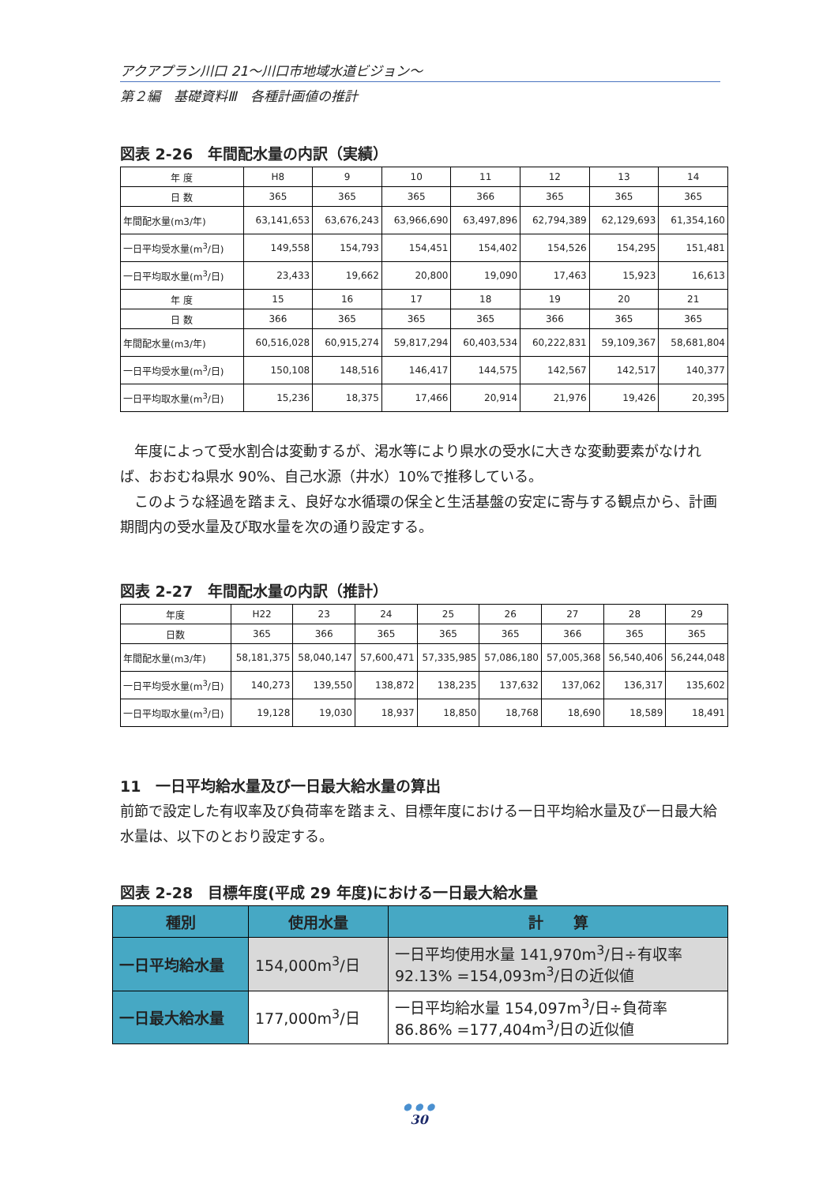アクアプラン川口 21～川口市地域水道ビジョン～
第２編　基礎資料Ⅲ　各種計画値の推計
図表 2-26　年間配水量の内訳（実績）
| 年 度 | H8 | 9 | 10 | 11 | 12 | 13 | 14 |
| 日 数 | 365 | 365 | 365 | 366 | 365 | 365 | 365 |
| 年間配水量(m3/年) | 63,141,653 | 63,676,243 | 63,966,690 | 63,497,896 | 62,794,389 | 62,129,693 | 61,354,160 |
| 一日平均受水量(m<sup>3</sup>/日) | 149,558 | 154,793 | 154,451 | 154,402 | 154,526 | 154,295 | 151,481 |
| 一日平均取水量(m<sup>3</sup>/日) | 23,433 | 19,662 | 20,800 | 19,090 | 17,463 | 15,923 | 16,613 |
| 年 度 | 15 | 16 | 17 | 18 | 19 | 20 | 21 |
| 日 数 | 366 | 365 | 365 | 365 | 366 | 365 | 365 |
| 年間配水量(m3/年) | 60,516,028 | 60,915,274 | 59,817,294 | 60,403,534 | 60,222,831 | 59,109,367 | 58,681,804 |
| 一日平均受水量(m<sup>3</sup>/日) | 150,108 | 148,516 | 146,417 | 144,575 | 142,567 | 142,517 | 140,377 |
| 一日平均取水量(m<sup>3</sup>/日) | 15,236 | 18,375 | 17,466 | 20,914 | 21,976 | 19,426 | 20,395 |
　年度によって受水割合は変動するが、渇水等により県水の受水に大きな変動要素がなければ、おおむね県水 90%、自己水源（井水）10%で推移している。
　このような経過を踏まえ、良好な水循環の保全と生活基盤の安定に寄与する観点から、計画期間内の受水量及び取水量を次の通り設定する。
図表 2-27　年間配水量の内訳（推計）
| 年度 | H22 | 23 | 24 | 25 | 26 | 27 | 28 | 29 |
| 日数 | 365 | 366 | 365 | 365 | 365 | 366 | 365 | 365 |
| 年間配水量(m3/年) | 58,181,375 | 58,040,147 | 57,600,471 | 57,335,985 | 57,086,180 | 57,005,368 | 56,540,406 | 56,244,048 |
| 一日平均受水量(m<sup>3</sup>/日) | 140,273 | 139,550 | 138,872 | 138,235 | 137,632 | 137,062 | 136,317 | 135,602 |
| 一日平均取水量(m<sup>3</sup>/日) | 19,128 | 19,030 | 18,937 | 18,850 | 18,768 | 18,690 | 18,589 | 18,491 |
11　一日平均給水量及び一日最大給水量の算出
前節で設定した有収率及び負荷率を踏まえ、目標年度における一日平均給水量及び一日最大給水量は、以下のとおり設定する。
図表 2-28　目標年度(平成 29 年度)における一日最大給水量
| 種別 | 使用水量 | 計 算 |
| --- | --- | --- |
| 一日平均給水量 | 154,000m<sup>3</sup>/日 | 一日平均使用水量 141,970m<sup>3</sup>/日÷有収率 92.13% =154,093m<sup>3</sup>/日の近似値 |
| 一日最大給水量 | 177,000m<sup>3</sup>/日 | 一日平均給水量 154,097m<sup>3</sup>/日÷負荷率 86.86% =177,404m<sup>3</sup>/日の近似値 |
● ● ●
30